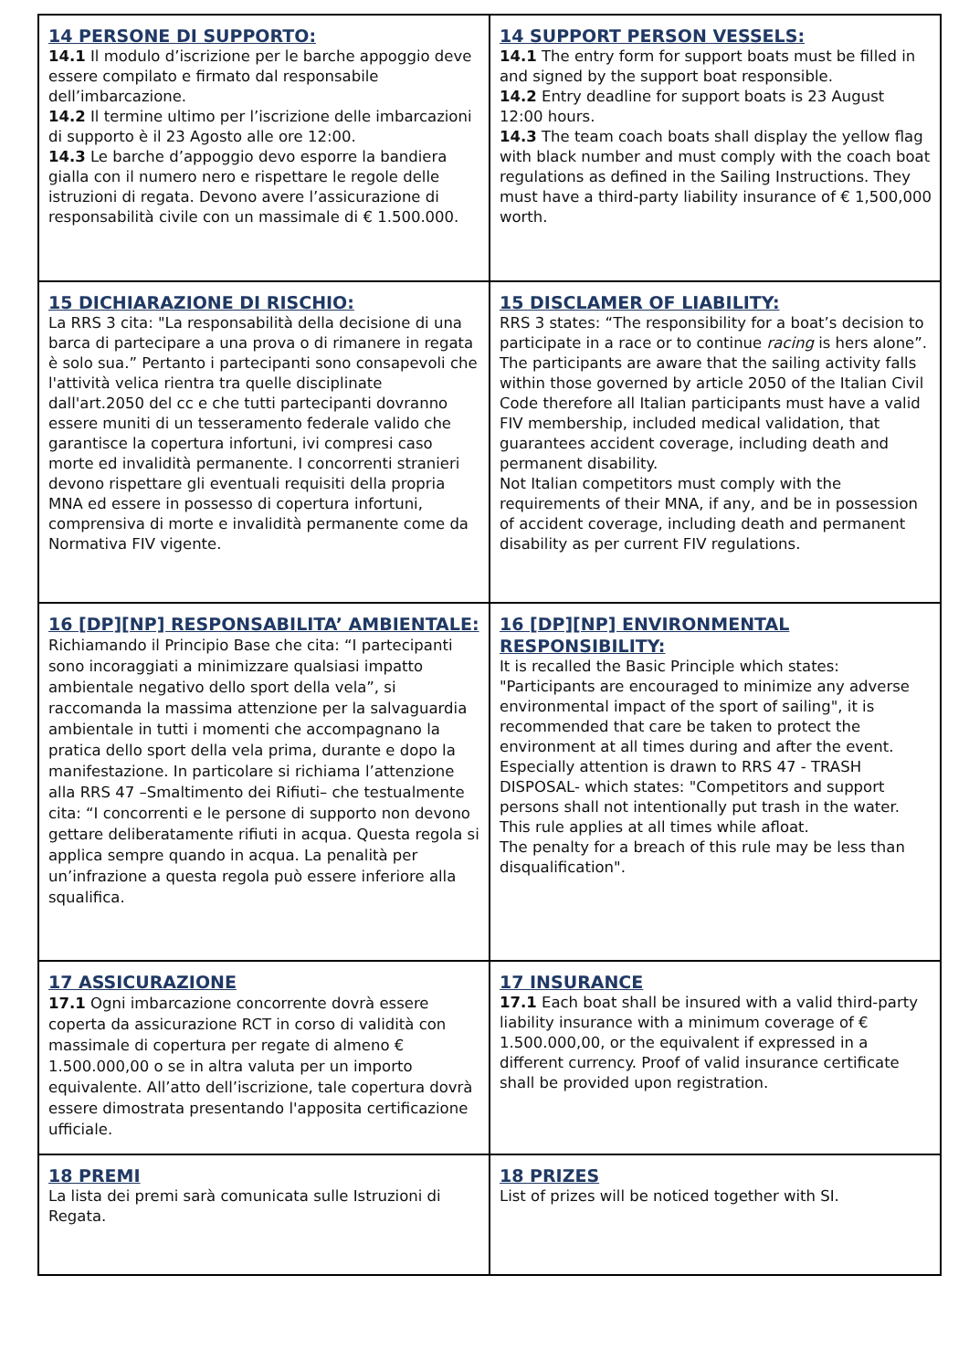| 14 PERSONE DI SUPPORTO: 14.1 Il modulo d’iscrizione per le barche appoggio deve essere compilato e firmato dal responsabile dell’imbarcazione. 14.2 Il termine ultimo per l’iscrizione delle imbarcazioni di supporto è il 23 Agosto alle ore 12:00. 14.3 Le barche d’appoggio devo esporre la bandiera gialla con il numero nero e rispettare le regole delle istruzioni di regata. Devono avere l’assicurazione di responsabilità civile con un massimale di € 1.500.000. | 14 SUPPORT PERSON VESSELS: 14.1 The entry form for support boats must be filled in and signed by the support boat responsible. 14.2 Entry deadline for support boats is 23 August 12:00 hours. 14.3 The team coach boats shall display the yellow flag with black number and must comply with the coach boat regulations as defined in the Sailing Instructions. They must have a third-party liability insurance of € 1,500,000 worth. |
| 15 DICHIARAZIONE DI RISCHIO: La RRS 3 cita: "La responsabilità della decisione di una barca di partecipare a una prova o di rimanere in regata è solo sua.” Pertanto i partecipanti sono consapevoli che l'attività velica rientra tra quelle disciplinate dall'art.2050 del cc e che tutti partecipanti dovranno essere muniti di un tesseramento federale valido che garantisce la copertura infortuni, ivi compresi caso morte ed invalidità permanente. I concorrenti stranieri devono rispettare gli eventuali requisiti della propria MNA ed essere in possesso di copertura infortuni, comprensiva di morte e invalidità permanente come da Normativa FIV vigente. | 15 DISCLAMER OF LIABILITY: RRS 3 states: “The responsibility for a boat’s decision to participate in a race or to continue racing is hers alone”. The participants are aware that the sailing activity falls within those governed by article 2050 of the Italian Civil Code therefore all Italian participants must have a valid FIV membership, included medical validation, that guarantees accident coverage, including death and permanent disability. Not Italian competitors must comply with the requirements of their MNA, if any, and be in possession of accident coverage, including death and permanent disability as per current FIV regulations. |
| 16 [DP][NP] RESPONSABILITA’ AMBIENTALE: Richiamando il Principio Base che cita: “I partecipanti sono incoraggiati a minimizzare qualsiasi impatto ambientale negativo dello sport della vela”, si raccomanda la massima attenzione per la salvaguardia ambientale in tutti i momenti che accompagnano la pratica dello sport della vela prima, durante e dopo la manifestazione. In particolare si richiama l’attenzione alla RRS 47 –Smaltimento dei Rifiuti– che testualmente cita: “I concorrenti e le persone di supporto non devono gettare deliberatamente rifiuti in acqua. Questa regola si applica sempre quando in acqua. La penalità per un’infrazione a questa regola può essere inferiore alla squalifica. | 16 [DP][NP] ENVIRONMENTAL RESPONSIBILITY: It is recalled the Basic Principle which states: "Participants are encouraged to minimize any adverse environmental impact of the sport of sailing", it is recommended that care be taken to protect the environment at all times during and after the event. Especially attention is drawn to RRS 47 - TRASH DISPOSAL- which states: "Competitors and support persons shall not intentionally put trash in the water. This rule applies at all times while afloat. The penalty for a breach of this rule may be less than disqualification". |
| 17 ASSICURAZIONE 17.1 Ogni imbarcazione concorrente dovrà essere coperta da assicurazione RCT in corso di validità con massimale di copertura per regate di almeno € 1.500.000,00 o se in altra valuta per un importo equivalente. All’atto dell’iscrizione, tale copertura dovrà essere dimostrata presentando l'apposita certificazione ufficiale. | 17 INSURANCE 17.1 Each boat shall be insured with a valid third-party liability insurance with a minimum coverage of € 1.500.000,00, or the equivalent if expressed in a different currency. Proof of valid insurance certificate shall be provided upon registration. |
| 18 PREMI La lista dei premi sarà comunicata sulle Istruzioni di Regata. | 18 PRIZES List of prizes will be noticed together with SI. |